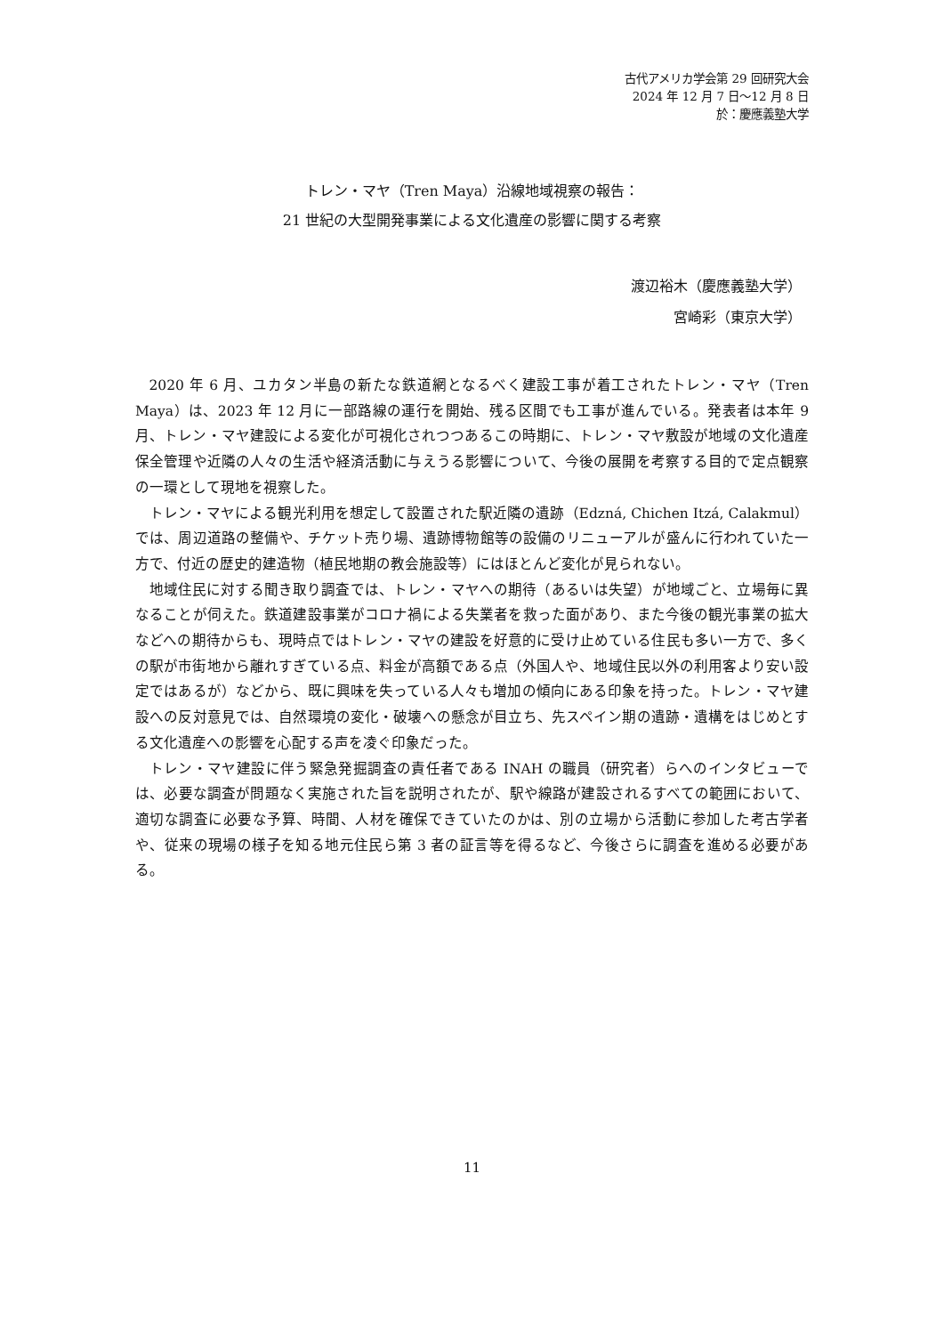古代アメリカ学会第 29 回研究大会
2024 年 12 月 7 日〜12 月 8 日
於：慶應義塾大学
トレン・マヤ（Tren Maya）沿線地域視察の報告：
21 世紀の大型開発事業による文化遺産の影響に関する考察
渡辺裕木（慶應義塾大学）
宮崎彩（東京大学）
2020 年 6 月、ユカタン半島の新たな鉄道網となるべく建設工事が着工されたトレン・マヤ（Tren Maya）は、2023 年 12 月に一部路線の運行を開始、残る区間でも工事が進んでいる。発表者は本年 9 月、トレン・マヤ建設による変化が可視化されつつあるこの時期に、トレン・マヤ敷設が地域の文化遺産保全管理や近隣の人々の生活や経済活動に与えうる影響について、今後の展開を考察する目的で定点観察の一環として現地を視察した。
トレン・マヤによる観光利用を想定して設置された駅近隣の遺跡（Edzná, Chichen Itzá, Calakmul）では、周辺道路の整備や、チケット売り場、遺跡博物館等の設備のリニューアルが盛んに行われていた一方で、付近の歴史的建造物（植民地期の教会施設等）にはほとんど変化が見られない。
地域住民に対する聞き取り調査では、トレン・マヤへの期待（あるいは失望）が地域ごと、立場毎に異なることが伺えた。鉄道建設事業がコロナ禍による失業者を救った面があり、また今後の観光事業の拡大などへの期待からも、現時点ではトレン・マヤの建設を好意的に受け止めている住民も多い一方で、多くの駅が市街地から離れすぎている点、料金が高額である点（外国人や、地域住民以外の利用客より安い設定ではあるが）などから、既に興味を失っている人々も増加の傾向にある印象を持った。トレン・マヤ建設への反対意見では、自然環境の変化・破壊への懸念が目立ち、先スペイン期の遺跡・遺構をはじめとする文化遺産への影響を心配する声を凌ぐ印象だった。
トレン・マヤ建設に伴う緊急発掘調査の責任者である INAH の職員（研究者）らへのインタビューでは、必要な調査が問題なく実施された旨を説明されたが、駅や線路が建設されるすべての範囲において、適切な調査に必要な予算、時間、人材を確保できていたのかは、別の立場から活動に参加した考古学者や、従来の現場の様子を知る地元住民ら第 3 者の証言等を得るなど、今後さらに調査を進める必要がある。
11